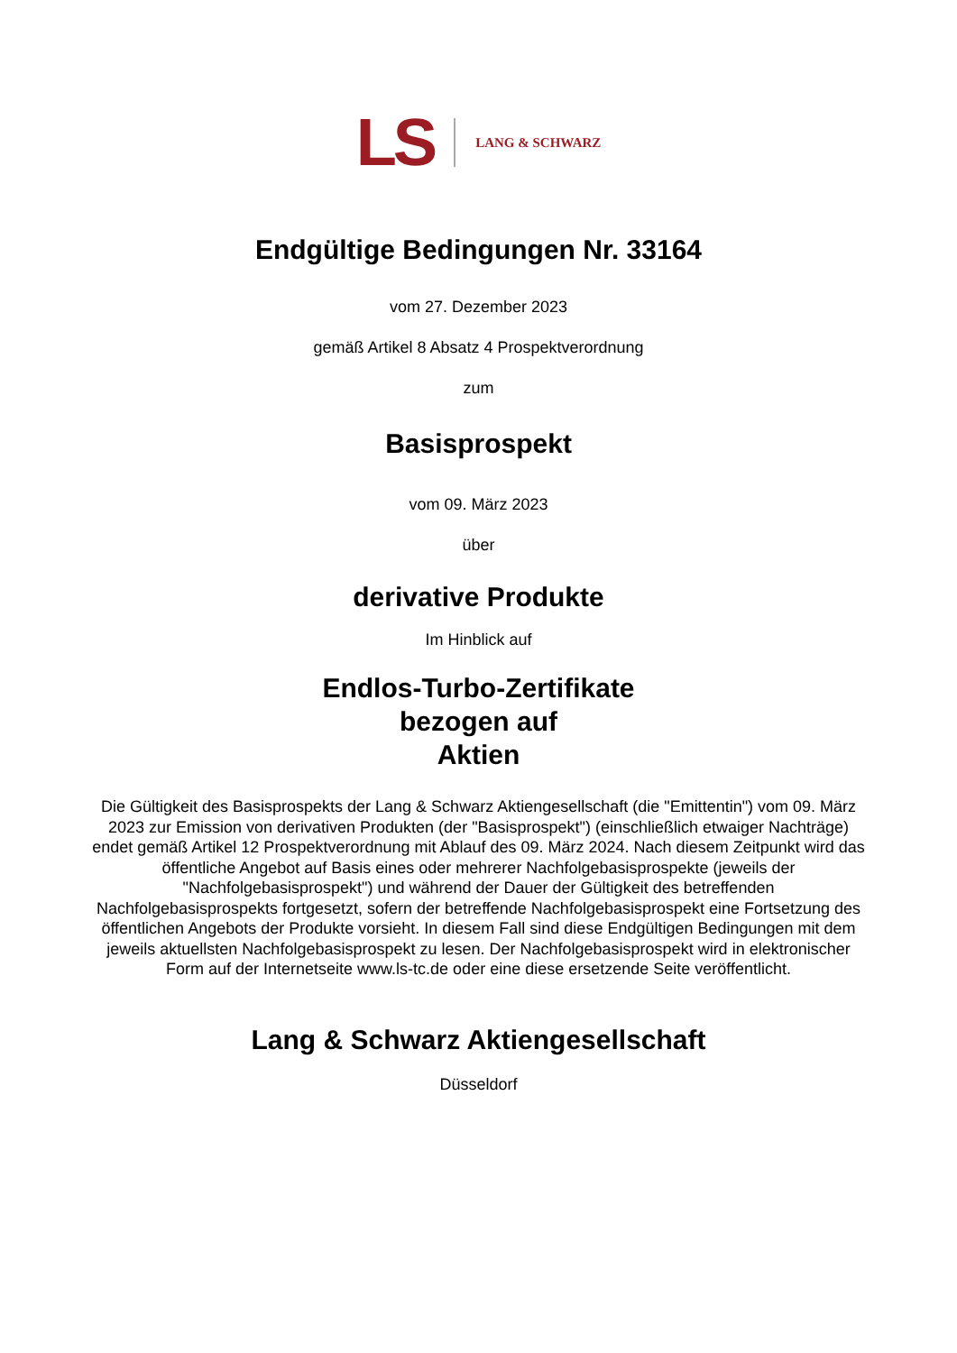LS LANG & SCHWARZ
Endgültige Bedingungen Nr. 33164
vom 27. Dezember 2023
gemäß Artikel 8 Absatz 4 Prospektverordnung
zum
Basisprospekt
vom 09. März 2023
über
derivative Produkte
Im Hinblick auf
Endlos-Turbo-Zertifikate
bezogen auf
Aktien
Die Gültigkeit des Basisprospekts der Lang & Schwarz Aktiengesellschaft (die "Emittentin") vom 09. März 2023 zur Emission von derivativen Produkten (der "Basisprospekt") (einschließlich etwaiger Nachträge) endet gemäß Artikel 12 Prospektverordnung mit Ablauf des 09. März 2024. Nach diesem Zeitpunkt wird das öffentliche Angebot auf Basis eines oder mehrerer Nachfolgebasisprospekte (jeweils der "Nachfolgebasisprospekt") und während der Dauer der Gültigkeit des betreffenden Nachfolgebasisprospekts fortgesetzt, sofern der betreffende Nachfolgebasisprospekt eine Fortsetzung des öffentlichen Angebots der Produkte vorsieht. In diesem Fall sind diese Endgültigen Bedingungen mit dem jeweils aktuellsten Nachfolgebasisprospekt zu lesen. Der Nachfolgebasisprospekt wird in elektronischer Form auf der Internetseite www.ls-tc.de oder eine diese ersetzende Seite veröffentlicht.
Lang & Schwarz Aktiengesellschaft
Düsseldorf